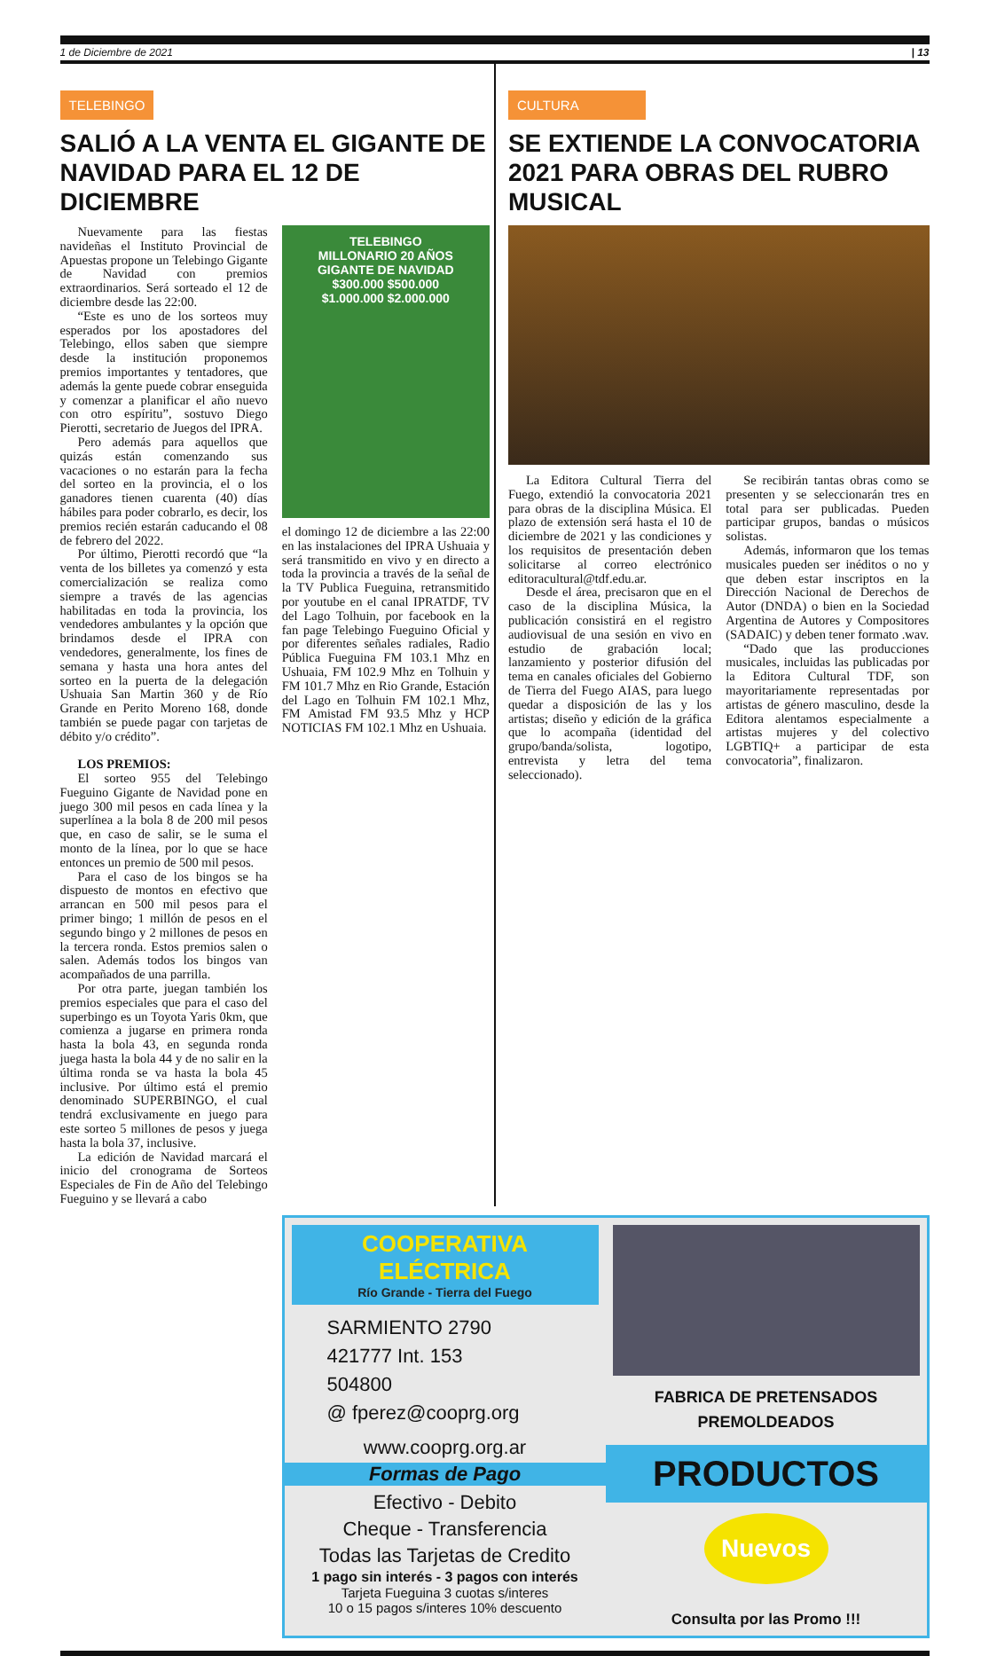1 de Diciembre de 2021 | 13
TELEBINGO
SALIÓ A LA VENTA EL GIGANTE DE NAVIDAD PARA EL 12 DE DICIEMBRE
Nuevamente para las fiestas navideñas el Instituto Provincial de Apuestas propone un Telebingo Gigante de Navidad con premios extraordinarios. Será sorteado el 12 de diciembre desde las 22:00.
“Este es uno de los sorteos muy esperados por los apostadores del Telebingo, ellos saben que siempre desde la institución proponemos premios importantes y tentadores, que además la gente puede cobrar enseguida y comenzar a planificar el año nuevo con otro espíritu”, sostuvo Diego Pierotti, secretario de Juegos del IPRA.
Pero además para aquellos que quizás están comenzando sus vacaciones o no estarán para la fecha del sorteo en la provincia, el o los ganadores tienen cuarenta (40) días hábiles para poder cobrarlo, es decir, los premios recién estarán caducando el 08 de febrero del 2022.
Por último, Pierotti recordó que “la venta de los billetes ya comenzó y esta comercialización se realiza como siempre a través de las agencias habilitadas en toda la provincia, los vendedores ambulantes y la opción que brindamos desde el IPRA con vendedores, generalmente, los fines de semana y hasta una hora antes del sorteo en la puerta de la delegación Ushuaia San Martin 360 y de Río Grande en Perito Moreno 168, donde también se puede pagar con tarjetas de débito y/o crédito”.
LOS PREMIOS:
El sorteo 955 del Telebingo Fueguino Gigante de Navidad pone en juego 300 mil pesos en cada línea y la superlínea a la bola 8 de 200 mil pesos que, en caso de salir, se le suma el monto de la línea, por lo que se hace entonces un premio de 500 mil pesos.
Para el caso de los bingos se ha dispuesto de montos en efectivo que arrancan en 500 mil pesos para el primer bingo; 1 millón de pesos en el segundo bingo y 2 millones de pesos en la tercera ronda. Estos premios salen o salen. Además todos los bingos van acompañados de una parrilla.
Por otra parte, juegan también los premios especiales que para el caso del superbingo es un Toyota Yaris 0km, que comienza a jugarse en primera ronda hasta la bola 43, en segunda ronda juega hasta la bola 44 y de no salir en la última ronda se va hasta la bola 45 inclusive. Por último está el premio denominado SUPERBINGO, el cual tendrá exclusivamente en juego para este sorteo 5 millones de pesos y juega hasta la bola 37, inclusive.
La edición de Navidad marcará el inicio del cronograma de Sorteos Especiales de Fin de Año del Telebingo Fueguino y se llevará a cabo
TELEBINGO
MILLONARIO 20 AÑOS
GIGANTE DE NAVIDAD
$300.000 $500.000
$1.000.000 $2.000.000
el domingo 12 de diciembre a las 22:00 en las instalaciones del IPRA Ushuaia y será transmitido en vivo y en directo a toda la provincia a través de la señal de la TV Publica Fueguina, retransmitido por youtube en el canal IPRATDF, TV del Lago Tolhuin, por facebook en la fan page Telebingo Fueguino Oficial y por diferentes señales radiales, Radio Pública Fueguina FM 103.1 Mhz en Ushuaia, FM 102.9 Mhz en Tolhuin y FM 101.7 Mhz en Rio Grande, Estación del Lago en Tolhuin FM 102.1 Mhz, FM Amistad FM 93.5 Mhz y HCP NOTICIAS FM 102.1 Mhz en Ushuaia.
CULTURA
SE EXTIENDE LA CONVOCATORIA 2021 PARA OBRAS DEL RUBRO MUSICAL
La Editora Cultural Tierra del Fuego, extendió la convocatoria 2021 para obras de la disciplina Música. El plazo de extensión será hasta el 10 de diciembre de 2021 y las condiciones y los requisitos de presentación deben solicitarse al correo electrónico editoracultural@tdf.edu.ar.
Desde el área, precisaron que en el caso de la disciplina Música, la publicación consistirá en el registro audiovisual de una sesión en vivo en estudio de grabación local; lanzamiento y posterior difusión del tema en canales oficiales del Gobierno de Tierra del Fuego AIAS, para luego quedar a disposición de las y los artistas; diseño y edición de la gráfica que lo acompaña (identidad del grupo/banda/solista, logotipo, entrevista y letra del tema seleccionado).
Se recibirán tantas obras como se presenten y se seleccionarán tres en total para ser publicadas. Pueden participar grupos, bandas o músicos solistas.
Además, informaron que los temas musicales pueden ser inéditos o no y que deben estar inscriptos en la Dirección Nacional de Derechos de Autor (DNDA) o bien en la Sociedad Argentina de Autores y Compositores (SADAIC) y deben tener formato .wav.
“Dado que las producciones musicales, incluidas las publicadas por la Editora Cultural TDF, son mayoritariamente representadas por artistas de género masculino, desde la Editora alentamos especialmente a artistas mujeres y del colectivo LGBTIQ+ a participar de esta convocatoria”, finalizaron.
COOPERATIVA ELÉCTRICA
Río Grande - Tierra del Fuego
SARMIENTO 2790
421777 Int. 153
504800
@ fperez@cooprg.org
www.cooprg.org.ar
Formas de Pago
Efectivo - Debito
Cheque - Transferencia
Todas las Tarjetas de Credito
1 pago sin interés - 3 pagos con interés
Tarjeta Fueguina 3 cuotas s/interes
10 o 15 pagos s/interes 10% descuento
FABRICA DE PRETENSADOS
PREMOLDEADOS
PRODUCTOS
Nuevos
Consulta por las Promo !!!